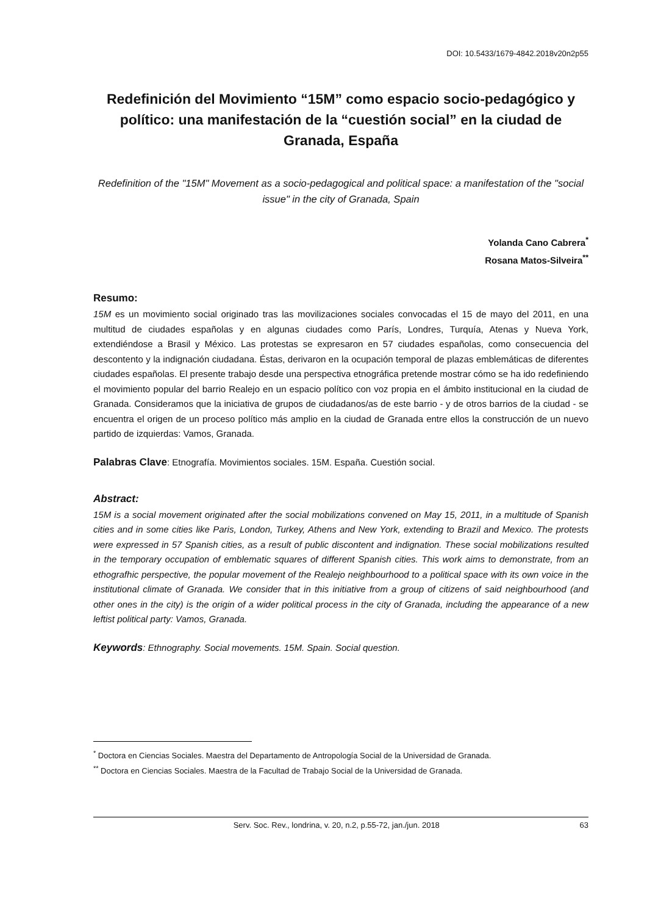DOI: 10.5433/1679-4842.2018v20n2p55
Redefinición del Movimiento “15M” como espacio socio-pedagógico y político: una manifestación de la “cuestión social” en la ciudad de Granada, España
Redefinition of the "15M" Movement as a socio-pedagogical and political space: a manifestation of the "social issue" in the city of Granada, Spain
Yolanda Cano Cabrera<sup>*</sup>
Rosana Matos-Silveira<sup>**</sup>
Resumo:
15M es un movimiento social originado tras las movilizaciones sociales convocadas el 15 de mayo del 2011, en una multitud de ciudades españolas y en algunas ciudades como París, Londres, Turquía, Atenas y Nueva York, extendiéndose a Brasil y México. Las protestas se expresaron en 57 ciudades españolas, como consecuencia del descontento y la indignación ciudadana. Éstas, derivaron en la ocupación temporal de plazas emblemáticas de diferentes ciudades españolas. El presente trabajo desde una perspectiva etnográfica pretende mostrar cómo se ha ido redefiniendo el movimiento popular del barrio Realejo en un espacio político con voz propia en el ámbito institucional en la ciudad de Granada. Consideramos que la iniciativa de grupos de ciudadanos/as de este barrio - y de otros barrios de la ciudad - se encuentra el origen de un proceso político más amplio en la ciudad de Granada entre ellos la construcción de un nuevo partido de izquierdas: Vamos, Granada.
Palabras Clave: Etnografía. Movimientos sociales. 15M. España. Cuestión social.
Abstract:
15M is a social movement originated after the social mobilizations convened on May 15, 2011, in a multitude of Spanish cities and in some cities like Paris, London, Turkey, Athens and New York, extending to Brazil and Mexico. The protests were expressed in 57 Spanish cities, as a result of public discontent and indignation. These social mobilizations resulted in the temporary occupation of emblematic squares of different Spanish cities. This work aims to demonstrate, from an ethografhic perspective, the popular movement of the Realejo neighbourhood to a political space with its own voice in the institutional climate of Granada. We consider that in this initiative from a group of citizens of said neighbourhood (and other ones in the city) is the origin of a wider political process in the city of Granada, including the appearance of a new leftist political party: Vamos, Granada.
Keywords: Ethnography. Social movements. 15M. Spain. Social question.
<sup>*</sup> Doctora en Ciencias Sociales. Maestra del Departamento de Antropología Social de la Universidad de Granada.
<sup>**</sup> Doctora en Ciencias Sociales. Maestra de la Facultad de Trabajo Social de la Universidad de Granada.
Serv. Soc. Rev., londrina, v. 20, n.2, p.55-72, jan./jun. 2018 63